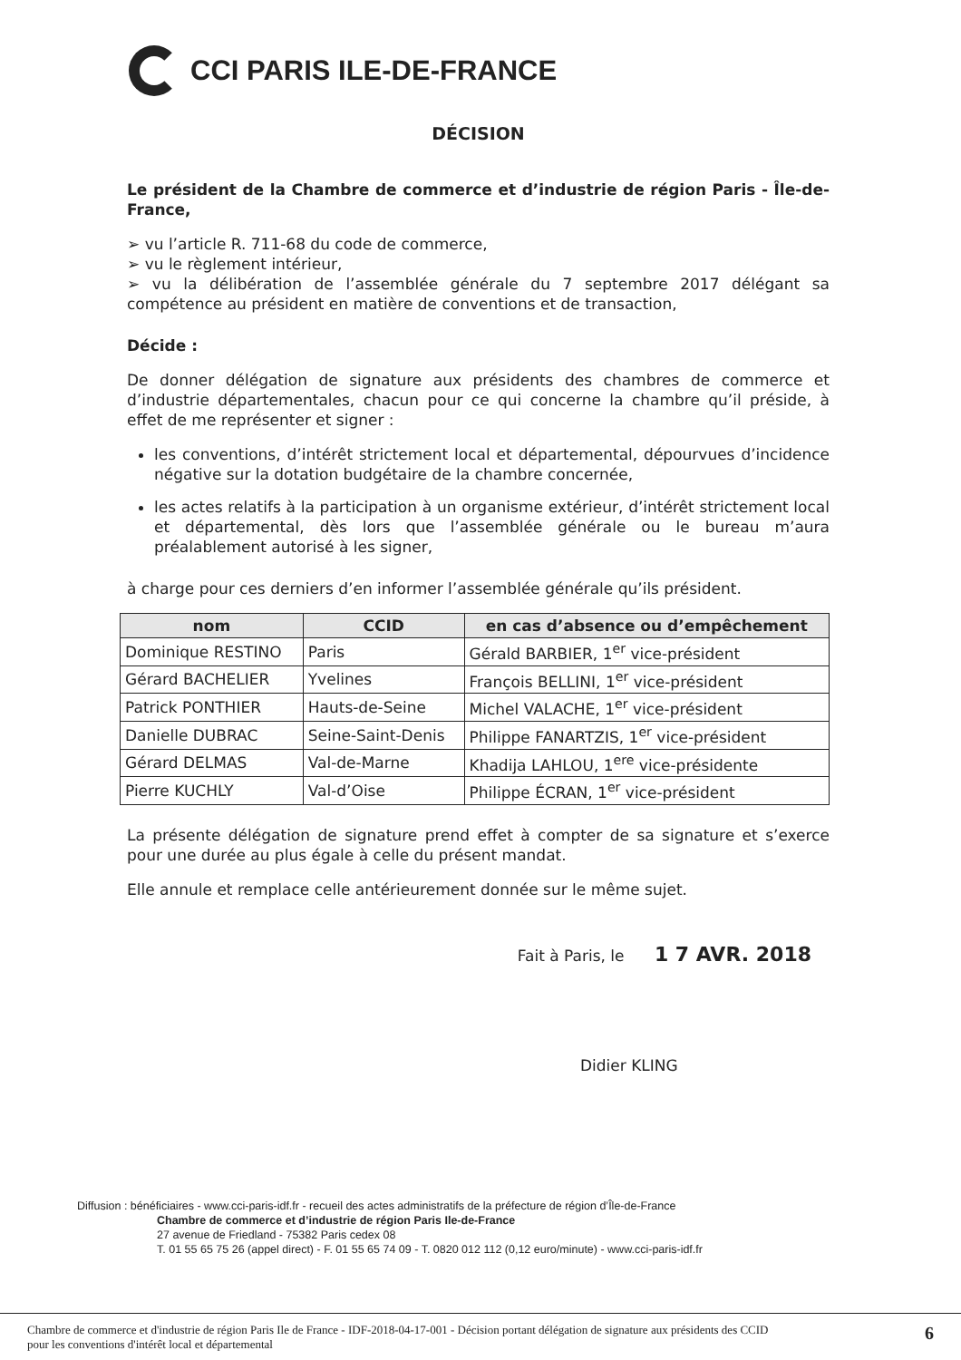CCI PARIS ILE-DE-FRANCE
DÉCISION
Le président de la Chambre de commerce et d’industrie de région Paris - Île-de-France,
➢ vu l’article R. 711-68 du code de commerce,
➢ vu le règlement intérieur,
➢ vu la délibération de l’assemblée générale du 7 septembre 2017 délégant sa compétence au président en matière de conventions et de transaction,
Décide :
De donner délégation de signature aux présidents des chambres de commerce et d’industrie départementales, chacun pour ce qui concerne la chambre qu’il préside, à effet de me représenter et signer :
les conventions, d’intérêt strictement local et départemental, dépourvues d’incidence négative sur la dotation budgétaire de la chambre concernée,
les actes relatifs à la participation à un organisme extérieur, d’intérêt strictement local et départemental, dès lors que l’assemblée générale ou le bureau m’aura préalablement autorisé à les signer,
à charge pour ces derniers d’en informer l’assemblée générale qu’ils président.
| nom | CCID | en cas d’absence ou d’empêchement |
| --- | --- | --- |
| Dominique RESTINO | Paris | Gérald BARBIER, 1<sup>er</sup> vice-président |
| Gérard BACHELIER | Yvelines | François BELLINI, 1<sup>er</sup> vice-président |
| Patrick PONTHIER | Hauts-de-Seine | Michel VALACHE, 1<sup>er</sup> vice-président |
| Danielle DUBRAC | Seine-Saint-Denis | Philippe FANARTZIS, 1<sup>er</sup> vice-président |
| Gérard DELMAS | Val-de-Marne | Khadija LAHLOU, 1<sup>ere</sup> vice-présidente |
| Pierre KUCHLY | Val-d’Oise | Philippe ÉCRAN, 1<sup>er</sup> vice-président |
La présente délégation de signature prend effet à compter de sa signature et s’exerce pour une durée au plus égale à celle du présent mandat.
Elle annule et remplace celle antérieurement donnée sur le même sujet.
Fait à Paris, le 1 7 AVR. 2018
Didier KLING
Diffusion : bénéficiaires - www.cci-paris-idf.fr - recueil des actes administratifs de la préfecture de région d’Île-de-France
Chambre de commerce et d’industrie de région Paris Ile-de-France
27 avenue de Friedland - 75382 Paris cedex 08
T. 01 55 65 75 26 (appel direct) - F. 01 55 65 74 09 - T. 0820 012 112 (0,12 euro/minute) - www.cci-paris-idf.fr
Chambre de commerce et d'industrie de région Paris Ile de France - IDF-2018-04-17-001 - Décision portant délégation de signature aux présidents des CCID
pour les conventions d'intérêt local et départemental
6